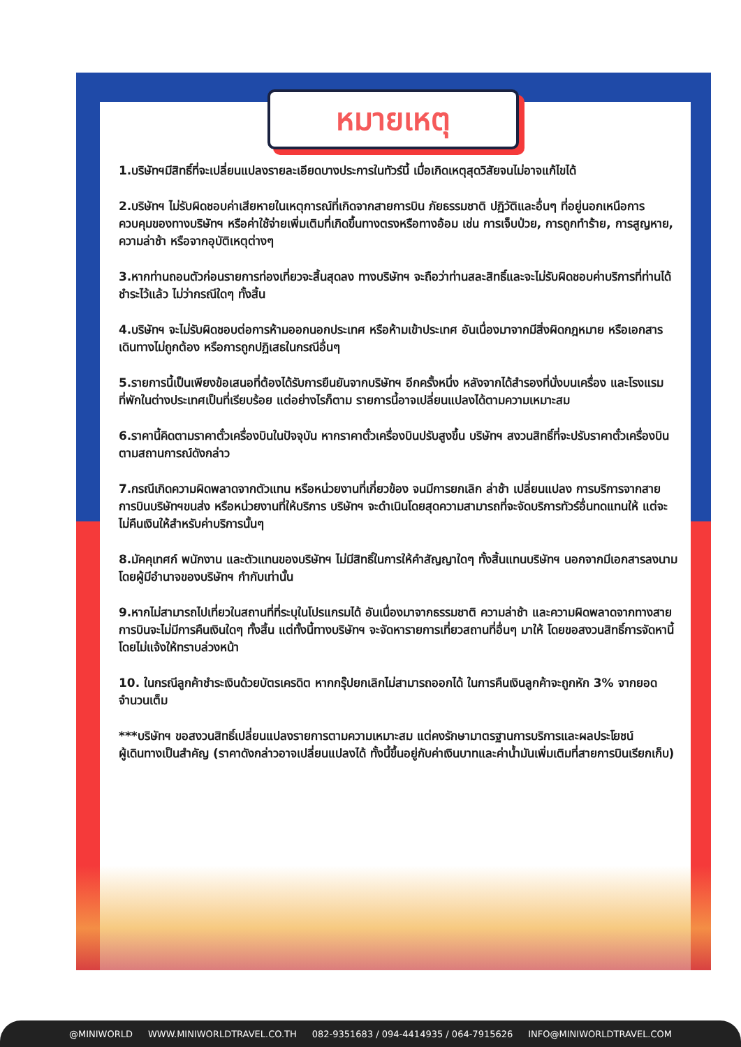หมายเหตุ
1.บริษัทฯมีสิทธิ์ที่จะเปลี่ยนแปลงรายละเอียดบางประการในทัวร์นี้ เมื่อเกิดเหตุสุดวิสัยจนไม่อาจแก้ไขได้
2.บริษัทฯ ไม่รับผิดชอบค่าเสียหายในเหตุการณ์ที่เกิดจากสายการบิน ภัยธรรมชาติ ปฏิวัติและอื่นๆ ที่อยู่นอกเหนือการควบคุมของทางบริษัทฯ หรือค่าใช้จ่ายเพิ่มเติมที่เกิดขึ้นทางตรงหรือทางอ้อม เช่น การเจ็บป่วย, การถูกทำร้าย, การสูญหาย, ความล่าช้า หรือจากอุบัติเหตุต่างๆ
3.หากท่านถอนตัวก่อนรายการท่องเที่ยวจะสิ้นสุดลง ทางบริษัทฯ จะถือว่าท่านสละสิทธิ์และจะไม่รับผิดชอบค่าบริการที่ท่านได้ชำระไว้แล้ว ไม่ว่ากรณีใดๆ ทั้งสิ้น
4.บริษัทฯ จะไม่รับผิดชอบต่อการห้ามออกนอกประเทศ หรือห้ามเข้าประเทศ อันเนื่องมาจากมีสิ่งผิดกฎหมาย หรือเอกสารเดินทางไม่ถูกต้อง หรือการถูกปฏิเสธในกรณีอื่นๆ
5.รายการนี้เป็นเพียงข้อเสนอที่ต้องได้รับการยืนยันจากบริษัทฯ อีกครั้งหนึ่ง หลังจากได้สำรองที่นั่งบนเครื่อง และโรงแรมที่พักในต่างประเทศเป็นที่เรียบร้อย แต่อย่างไรก็ตาม รายการนี้อาจเปลี่ยนแปลงได้ตามความเหมาะสม
6.ราคานี้คิดตามราคาตั๋วเครื่องบินในปัจจุบัน หากราคาตั๋วเครื่องบินปรับสูงขึ้น บริษัทฯ สงวนสิทธิ์ที่จะปรับราคาตั๋วเครื่องบินตามสถานการณ์ดังกล่าว
7.กรณีเกิดความผิดพลาดจากตัวแทน หรือหน่วยงานที่เกี่ยวข้อง จนมีการยกเลิก ล่าช้า เปลี่ยนแปลง การบริการจากสายการบินบริษัทฯขนส่ง หรือหน่วยงานที่ให้บริการ บริษัทฯ จะดำเนินโดยสุดความสามารถที่จะจัดบริการทัวร์อื่นทดแทนให้ แต่จะไม่คืนเงินให้สำหรับค่าบริการนั้นๆ
8.มัคคุเทศก์ พนักงาน และตัวแทนของบริษัทฯ ไม่มีสิทธิ์ในการให้คำสัญญาใดๆ ทั้งสิ้นแทนบริษัทฯ นอกจากมีเอกสารลงนามโดยผู้มีอำนาจของบริษัทฯ กำกับเท่านั้น
9.หากไม่สามารถไปเที่ยวในสถานที่ที่ระบุในโปรแกรมได้ อันเนื่องมาจากธรรมชาติ ความล่าช้า และความผิดพลาดจากทางสายการบินจะไม่มีการคืนเงินใดๆ ทั้งสิ้น แต่ทั้งนี้ทางบริษัทฯ จะจัดหารายการเที่ยวสถานที่อื่นๆ มาให้ โดยขอสงวนสิทธิ์การจัดหานี้โดยไม่แจ้งให้ทราบล่วงหน้า
10. ในกรณีลูกค้าชำระเงินด้วยบัตรเครดิต หากกรุ๊ปยกเลิกไม่สามารถออกได้ ในการคืนเงินลูกค้าจะถูกหัก 3% จากยอดจำนวนเต็ม
***บริษัทฯ ขอสงวนสิทธิ์เปลี่ยนแปลงรายการตามความเหมาะสม แต่คงรักษามาตรฐานการบริการและผลประโยชน์
ผู้เดินทางเป็นสำคัญ (ราคาดังกล่าวอาจเปลี่ยนแปลงได้ ทั้งนี้ขึ้นอยู่กับค่าเงินบาทและค่าน้ำมันเพิ่มเติมที่สายการบินเรียกเก็บ)
@MINIWORLD WWW.MINIWORLDTRAVEL.CO.TH 082-9351683 / 094-4414935 / 064-7915626 INFO@MINIWORLDTRAVEL.COM